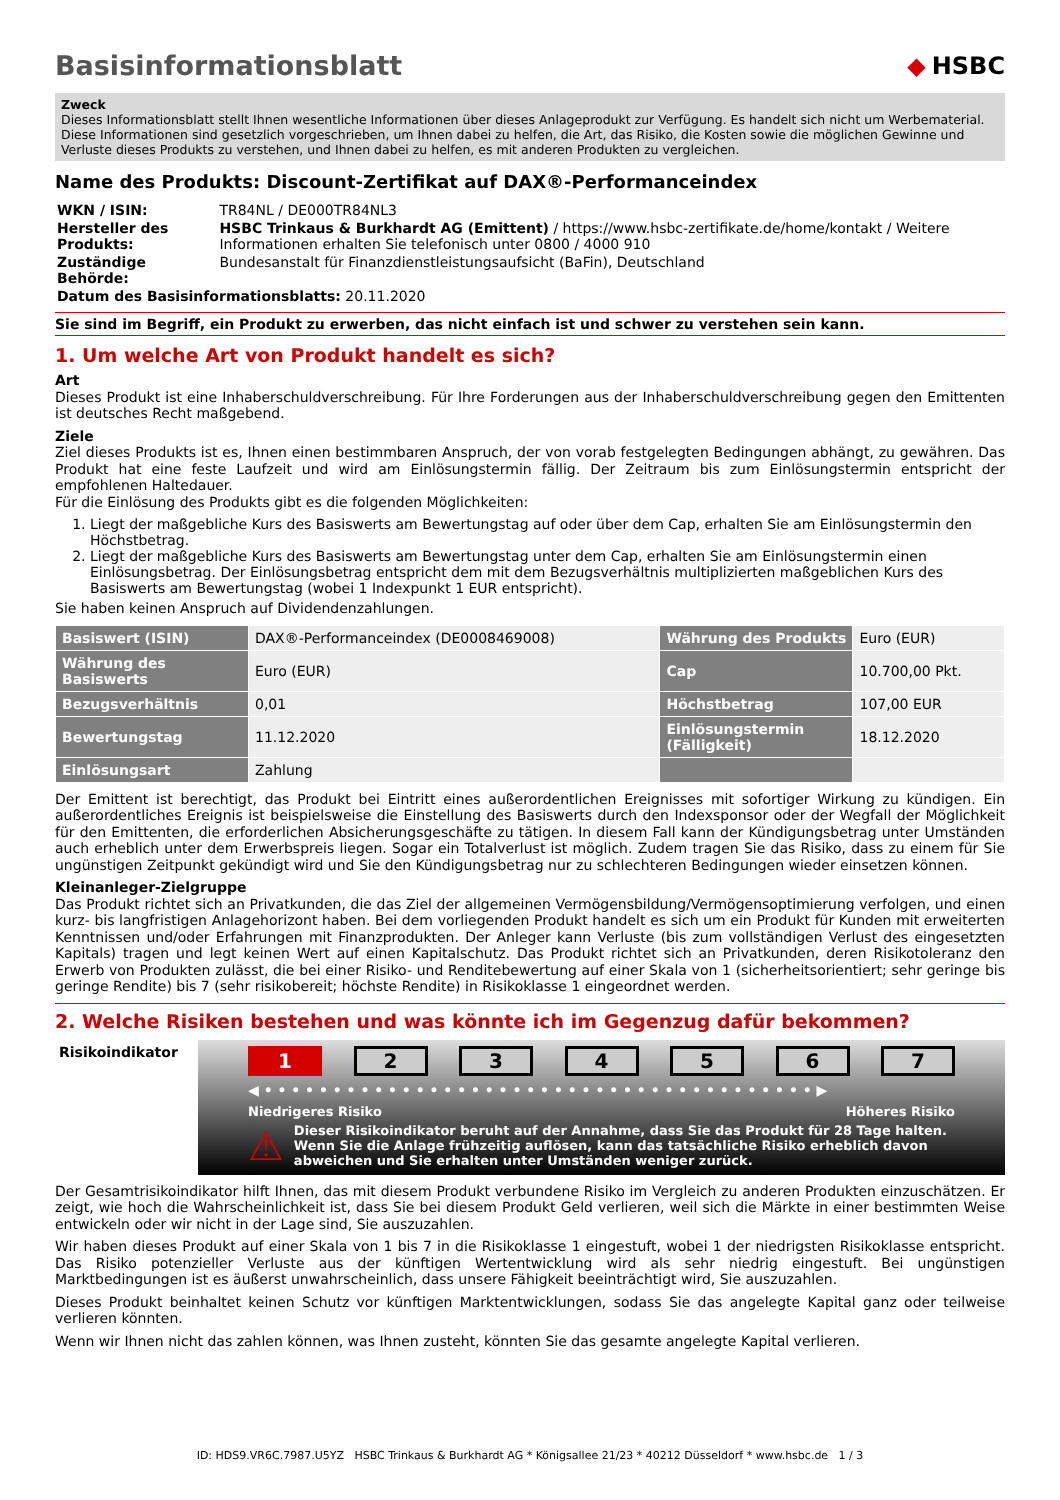Basisinformationsblatt ◆ HSBC
Zweck
Dieses Informationsblatt stellt Ihnen wesentliche Informationen über dieses Anlageprodukt zur Verfügung. Es handelt sich nicht um Werbematerial. Diese Informationen sind gesetzlich vorgeschrieben, um Ihnen dabei zu helfen, die Art, das Risiko, die Kosten sowie die möglichen Gewinne und Verluste dieses Produkts zu verstehen, und Ihnen dabei zu helfen, es mit anderen Produkten zu vergleichen.
Name des Produkts: Discount-Zertifikat auf DAX®-Performanceindex
| WKN / ISIN: | TR84NL / DE000TR84NL3 |
| Hersteller des Produkts: | HSBC Trinkaus & Burkhardt AG (Emittent) / https://www.hsbc-zertifikate.de/home/kontakt / Weitere Informationen erhalten Sie telefonisch unter 0800 / 4000 910 |
| Zuständige Behörde: | Bundesanstalt für Finanzdienstleistungsaufsicht (BaFin), Deutschland |
| Datum des Basisinformationsblatts: 20.11.2020 | |
Sie sind im Begriff, ein Produkt zu erwerben, das nicht einfach ist und schwer zu verstehen sein kann.
1. Um welche Art von Produkt handelt es sich?
Art
Dieses Produkt ist eine Inhaberschuldverschreibung. Für Ihre Forderungen aus der Inhaberschuldverschreibung gegen den Emittenten ist deutsches Recht maßgebend.
Ziele
Ziel dieses Produkts ist es, Ihnen einen bestimmbaren Anspruch, der von vorab festgelegten Bedingungen abhängt, zu gewähren. Das Produkt hat eine feste Laufzeit und wird am Einlösungstermin fällig. Der Zeitraum bis zum Einlösungstermin entspricht der empfohlenen Haltedauer.
Für die Einlösung des Produkts gibt es die folgenden Möglichkeiten:
1. Liegt der maßgebliche Kurs des Basiswerts am Bewertungstag auf oder über dem Cap, erhalten Sie am Einlösungstermin den Höchstbetrag.
2. Liegt der maßgebliche Kurs des Basiswerts am Bewertungstag unter dem Cap, erhalten Sie am Einlösungstermin einen Einlösungsbetrag. Der Einlösungsbetrag entspricht dem mit dem Bezugsverhältnis multiplizierten maßgeblichen Kurs des Basiswerts am Bewertungstag (wobei 1 Indexpunkt 1 EUR entspricht).
Sie haben keinen Anspruch auf Dividendenzahlungen.
| Basiswert (ISIN) | DAX®-Performanceindex (DE0008469008) | Währung des Produkts | Euro (EUR) |
| Währung des Basiswerts | Euro (EUR) | Cap | 10.700,00 Pkt. |
| Bezugsverhältnis | 0,01 | Höchstbetrag | 107,00 EUR |
| Bewertungstag | 11.12.2020 | Einlösungstermin (Fälligkeit) | 18.12.2020 |
| Einlösungsart | Zahlung | | |
Der Emittent ist berechtigt, das Produkt bei Eintritt eines außerordentlichen Ereignisses mit sofortiger Wirkung zu kündigen. Ein außerordentliches Ereignis ist beispielsweise die Einstellung des Basiswerts durch den Indexsponsor oder der Wegfall der Möglichkeit für den Emittenten, die erforderlichen Absicherungsgeschäfte zu tätigen. In diesem Fall kann der Kündigungsbetrag unter Umständen auch erheblich unter dem Erwerbspreis liegen. Sogar ein Totalverlust ist möglich. Zudem tragen Sie das Risiko, dass zu einem für Sie ungünstigen Zeitpunkt gekündigt wird und Sie den Kündigungsbetrag nur zu schlechteren Bedingungen wieder einsetzen können.
Kleinanleger-Zielgruppe
Das Produkt richtet sich an Privatkunden, die das Ziel der allgemeinen Vermögensbildung/Vermögensoptimierung verfolgen, und einen kurz- bis langfristigen Anlagehorizont haben. Bei dem vorliegenden Produkt handelt es sich um ein Produkt für Kunden mit erweiterten Kenntnissen und/oder Erfahrungen mit Finanzprodukten. Der Anleger kann Verluste (bis zum vollständigen Verlust des eingesetzten Kapitals) tragen und legt keinen Wert auf einen Kapitalschutz. Das Produkt richtet sich an Privatkunden, deren Risikotoleranz den Erwerb von Produkten zulässt, die bei einer Risiko- und Renditebewertung auf einer Skala von 1 (sicherheitsorientiert; sehr geringe bis geringe Rendite) bis 7 (sehr risikobereit; höchste Rendite) in Risikoklasse 1 eingeordnet werden.
2. Welche Risiken bestehen und was könnte ich im Gegenzug dafür bekommen?
Risikoindikator
1 2 3 4 5 6 7
◀ • • • • • • • • • • • • • • • • • • • • • • • • • • • • • • • • • • • • • • • • ▶
Niedrigeres Risiko Höheres Risiko
⚠
Dieser Risikoindikator beruht auf der Annahme, dass Sie das Produkt für 28 Tage halten. Wenn Sie die Anlage frühzeitig auflösen, kann das tatsächliche Risiko erheblich davon abweichen und Sie erhalten unter Umständen weniger zurück.
Der Gesamtrisikoindikator hilft Ihnen, das mit diesem Produkt verbundene Risiko im Vergleich zu anderen Produkten einzuschätzen. Er zeigt, wie hoch die Wahrscheinlichkeit ist, dass Sie bei diesem Produkt Geld verlieren, weil sich die Märkte in einer bestimmten Weise entwickeln oder wir nicht in der Lage sind, Sie auszuzahlen.
Wir haben dieses Produkt auf einer Skala von 1 bis 7 in die Risikoklasse 1 eingestuft, wobei 1 der niedrigsten Risikoklasse entspricht. Das Risiko potenzieller Verluste aus der künftigen Wertentwicklung wird als sehr niedrig eingestuft. Bei ungünstigen Marktbedingungen ist es äußerst unwahrscheinlich, dass unsere Fähigkeit beeinträchtigt wird, Sie auszuzahlen.
Dieses Produkt beinhaltet keinen Schutz vor künftigen Marktentwicklungen, sodass Sie das angelegte Kapital ganz oder teilweise verlieren könnten.
Wenn wir Ihnen nicht das zahlen können, was Ihnen zusteht, könnten Sie das gesamte angelegte Kapital verlieren.
ID: HDS9.VR6C.7987.U5YZ HSBC Trinkaus & Burkhardt AG * Königsallee 21/23 * 40212 Düsseldorf * www.hsbc.de 1 / 3